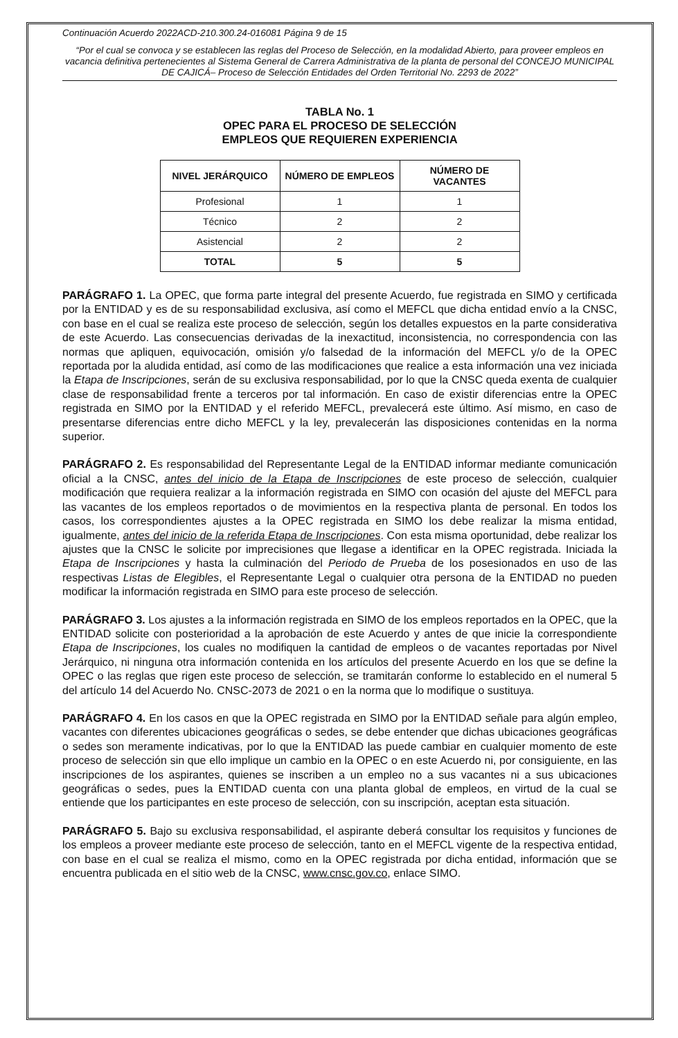Continuación Acuerdo 2022ACD-210.300.24-016081 Página 9 de 15
“Por el cual se convoca y se establecen las reglas del Proceso de Selección, en la modalidad Abierto, para proveer empleos en vacancia definitiva pertenecientes al Sistema General de Carrera Administrativa de la planta de personal del CONCEJO MUNICIPAL DE CAJICÁ– Proceso de Selección Entidades del Orden Territorial No. 2293 de 2022”
TABLA No. 1
OPEC PARA EL PROCESO DE SELECCIÓN
EMPLEOS QUE REQUIEREN EXPERIENCIA
| NIVEL JERÁRQUICO | NÚMERO DE EMPLEOS | NÚMERO DE VACANTES |
| --- | --- | --- |
| Profesional | 1 | 1 |
| Técnico | 2 | 2 |
| Asistencial | 2 | 2 |
| TOTAL | 5 | 5 |
PARÁGRAFO 1. La OPEC, que forma parte integral del presente Acuerdo, fue registrada en SIMO y certificada por la ENTIDAD y es de su responsabilidad exclusiva, así como el MEFCL que dicha entidad envío a la CNSC, con base en el cual se realiza este proceso de selección, según los detalles expuestos en la parte considerativa de este Acuerdo. Las consecuencias derivadas de la inexactitud, inconsistencia, no correspondencia con las normas que apliquen, equivocación, omisión y/o falsedad de la información del MEFCL y/o de la OPEC reportada por la aludida entidad, así como de las modificaciones que realice a esta información una vez iniciada la Etapa de Inscripciones, serán de su exclusiva responsabilidad, por lo que la CNSC queda exenta de cualquier clase de responsabilidad frente a terceros por tal información. En caso de existir diferencias entre la OPEC registrada en SIMO por la ENTIDAD y el referido MEFCL, prevalecerá este último. Así mismo, en caso de presentarse diferencias entre dicho MEFCL y la ley, prevalecerán las disposiciones contenidas en la norma superior.
PARÁGRAFO 2. Es responsabilidad del Representante Legal de la ENTIDAD informar mediante comunicación oficial a la CNSC, antes del inicio de la Etapa de Inscripciones de este proceso de selección, cualquier modificación que requiera realizar a la información registrada en SIMO con ocasión del ajuste del MEFCL para las vacantes de los empleos reportados o de movimientos en la respectiva planta de personal. En todos los casos, los correspondientes ajustes a la OPEC registrada en SIMO los debe realizar la misma entidad, igualmente, antes del inicio de la referida Etapa de Inscripciones. Con esta misma oportunidad, debe realizar los ajustes que la CNSC le solicite por imprecisiones que llegase a identificar en la OPEC registrada. Iniciada la Etapa de Inscripciones y hasta la culminación del Periodo de Prueba de los posesionados en uso de las respectivas Listas de Elegibles, el Representante Legal o cualquier otra persona de la ENTIDAD no pueden modificar la información registrada en SIMO para este proceso de selección.
PARÁGRAFO 3. Los ajustes a la información registrada en SIMO de los empleos reportados en la OPEC, que la ENTIDAD solicite con posterioridad a la aprobación de este Acuerdo y antes de que inicie la correspondiente Etapa de Inscripciones, los cuales no modifiquen la cantidad de empleos o de vacantes reportadas por Nivel Jerárquico, ni ninguna otra información contenida en los artículos del presente Acuerdo en los que se define la OPEC o las reglas que rigen este proceso de selección, se tramitarán conforme lo establecido en el numeral 5 del artículo 14 del Acuerdo No. CNSC-2073 de 2021 o en la norma que lo modifique o sustituya.
PARÁGRAFO 4. En los casos en que la OPEC registrada en SIMO por la ENTIDAD señale para algún empleo, vacantes con diferentes ubicaciones geográficas o sedes, se debe entender que dichas ubicaciones geográficas o sedes son meramente indicativas, por lo que la ENTIDAD las puede cambiar en cualquier momento de este proceso de selección sin que ello implique un cambio en la OPEC o en este Acuerdo ni, por consiguiente, en las inscripciones de los aspirantes, quienes se inscriben a un empleo no a sus vacantes ni a sus ubicaciones geográficas o sedes, pues la ENTIDAD cuenta con una planta global de empleos, en virtud de la cual se entiende que los participantes en este proceso de selección, con su inscripción, aceptan esta situación.
PARÁGRAFO 5. Bajo su exclusiva responsabilidad, el aspirante deberá consultar los requisitos y funciones de los empleos a proveer mediante este proceso de selección, tanto en el MEFCL vigente de la respectiva entidad, con base en el cual se realiza el mismo, como en la OPEC registrada por dicha entidad, información que se encuentra publicada en el sitio web de la CNSC, www.cnsc.gov.co, enlace SIMO.